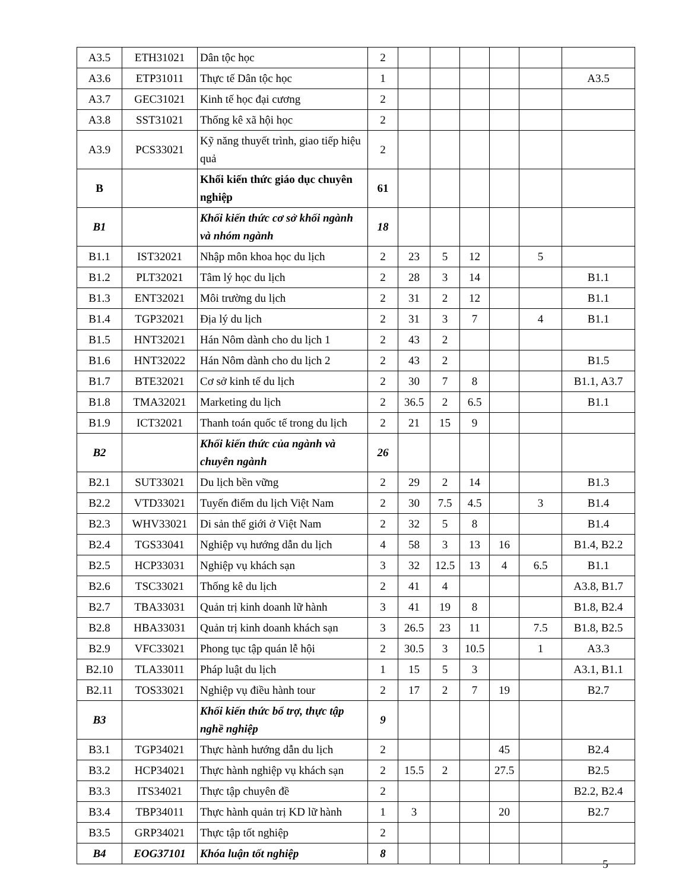| A3.5 | ETH31021 | Dân tộc học | 2 | | | | | | |
| A3.6 | ETP31011 | Thực tế Dân tộc học | 1 | | | | | | A3.5 |
| A3.7 | GEC31021 | Kinh tế học đại cương | 2 | | | | | | |
| A3.8 | SST31021 | Thống kê xã hội học | 2 | | | | | | |
| A3.9 | PCS33021 | Kỹ năng thuyết trình, giao tiếp hiệu quả | 2 | | | | | | |
| B | | Khối kiến thức giáo dục chuyên nghiệp | 61 | | | | | | |
| B1 | | Khối kiến thức cơ sở khối ngành và nhóm ngành | 18 | | | | | | |
| B1.1 | IST32021 | Nhập môn khoa học du lịch | 2 | 23 | 5 | 12 | | 5 | |
| B1.2 | PLT32021 | Tâm lý học du lịch | 2 | 28 | 3 | 14 | | | B1.1 |
| B1.3 | ENT32021 | Môi trường du lịch | 2 | 31 | 2 | 12 | | | B1.1 |
| B1.4 | TGP32021 | Địa lý du lịch | 2 | 31 | 3 | 7 | | 4 | B1.1 |
| B1.5 | HNT32021 | Hán Nôm dành cho du lịch 1 | 2 | 43 | 2 | | | | |
| B1.6 | HNT32022 | Hán Nôm dành cho du lịch 2 | 2 | 43 | 2 | | | | B1.5 |
| B1.7 | BTE32021 | Cơ sở kinh tế du lịch | 2 | 30 | 7 | 8 | | | B1.1, A3.7 |
| B1.8 | TMA32021 | Marketing du lịch | 2 | 36.5 | 2 | 6.5 | | | B1.1 |
| B1.9 | ICT32021 | Thanh toán quốc tế trong du lịch | 2 | 21 | 15 | 9 | | | |
| B2 | | Khối kiến thức của ngành và chuyên ngành | 26 | | | | | | |
| B2.1 | SUT33021 | Du lịch bền vững | 2 | 29 | 2 | 14 | | | B1.3 |
| B2.2 | VTD33021 | Tuyến điểm du lịch Việt Nam | 2 | 30 | 7.5 | 4.5 | | 3 | B1.4 |
| B2.3 | WHV33021 | Di sản thế giới ở Việt Nam | 2 | 32 | 5 | 8 | | | B1.4 |
| B2.4 | TGS33041 | Nghiệp vụ hướng dẫn du lịch | 4 | 58 | 3 | 13 | 16 | | B1.4, B2.2 |
| B2.5 | HCP33031 | Nghiệp vụ khách sạn | 3 | 32 | 12.5 | 13 | 4 | 6.5 | B1.1 |
| B2.6 | TSC33021 | Thống kê du lịch | 2 | 41 | 4 | | | | A3.8, B1.7 |
| B2.7 | TBA33031 | Quản trị kinh doanh lữ hành | 3 | 41 | 19 | 8 | | | B1.8, B2.4 |
| B2.8 | HBA33031 | Quản trị kinh doanh khách sạn | 3 | 26.5 | 23 | 11 | | 7.5 | B1.8, B2.5 |
| B2.9 | VFC33021 | Phong tục tập quán lễ hội | 2 | 30.5 | 3 | 10.5 | | 1 | A3.3 |
| B2.10 | TLA33011 | Pháp luật du lịch | 1 | 15 | 5 | 3 | | | A3.1, B1.1 |
| B2.11 | TOS33021 | Nghiệp vụ điều hành tour | 2 | 17 | 2 | 7 | 19 | | B2.7 |
| B3 | | Khối kiến thức bổ trợ, thực tập nghề nghiệp | 9 | | | | | | |
| B3.1 | TGP34021 | Thực hành hướng dẫn du lịch | 2 | | | | 45 | | B2.4 |
| B3.2 | HCP34021 | Thực hành nghiệp vụ khách sạn | 2 | 15.5 | 2 | | 27.5 | | B2.5 |
| B3.3 | ITS34021 | Thực tập chuyên đề | 2 | | | | | | B2.2, B2.4 |
| B3.4 | TBP34011 | Thực hành quản trị KD lữ hành | 1 | 3 | | | 20 | | B2.7 |
| B3.5 | GRP34021 | Thực tập tốt nghiệp | 2 | | | | | | |
| B4 | EOG37101 | Khóa luận tốt nghiệp | 8 | | | | | | |
5